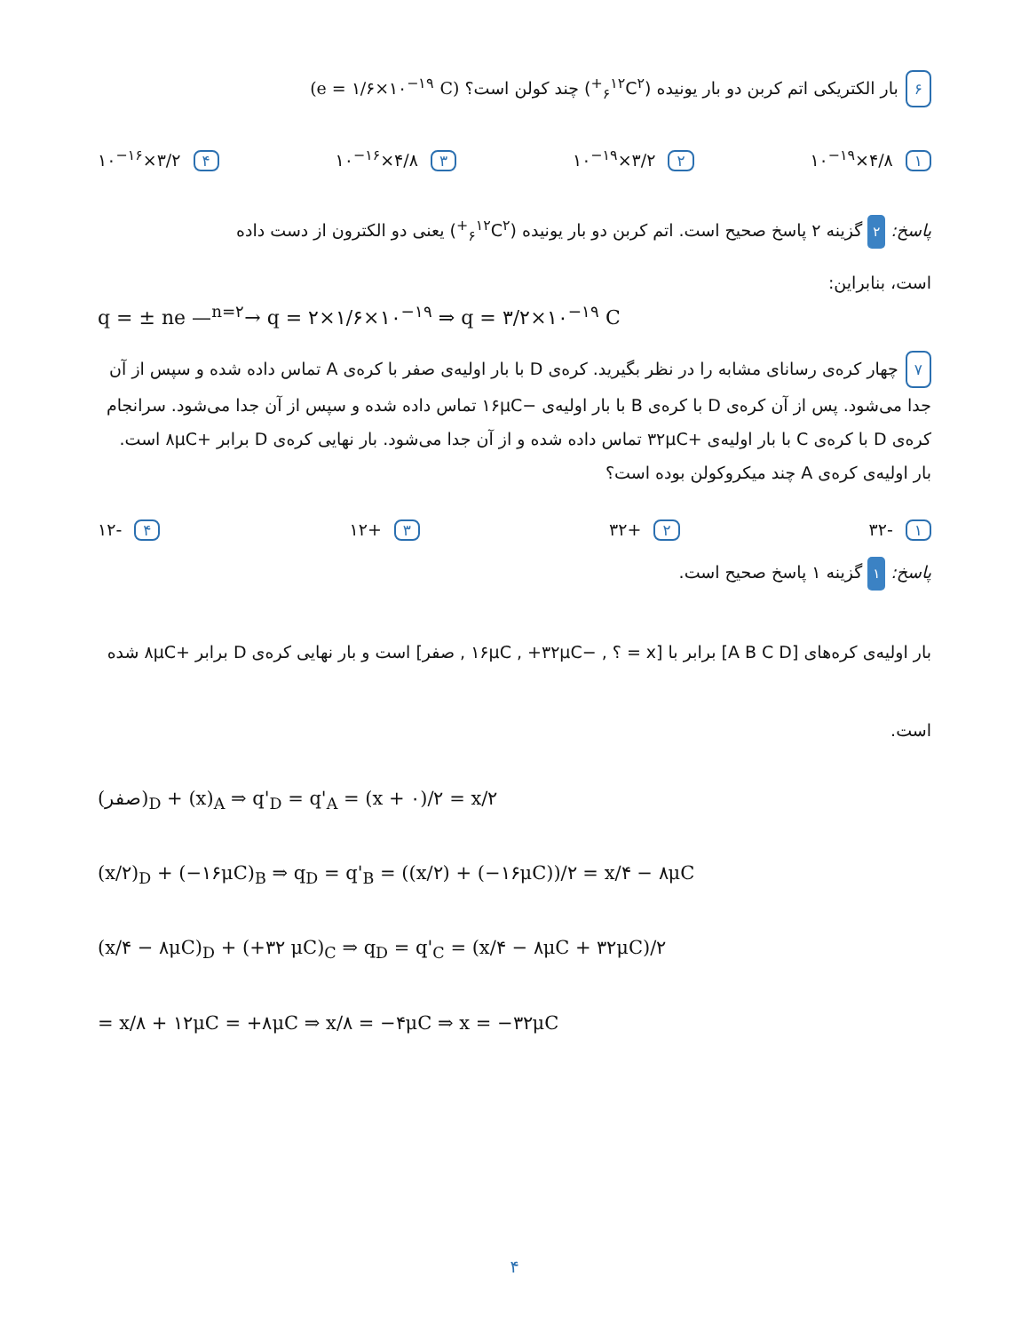۶ بار الکتریکی اتم کربن دو بار یونیده (<sub>۶</sub><sup>۱۲</sup>C<sup>۲+</sup>) چند کولن است؟ (e = ۱/۶×۱۰<sup>−۱۹</sup> C)
۱ ۴/۸×۱۰<sup>−۱۹</sup> ۲ ۳/۲×۱۰<sup>−۱۹</sup> ۳ ۴/۸×۱۰<sup>−۱۶</sup> ۴ ۳/۲×۱۰<sup>−۱۶</sup>
پاسخ: ۲ گزینه ۲ پاسخ صحیح است. اتم کربن دو بار یونیده (<sub>۶</sub><sup>۱۲</sup>C<sup>۲+</sup>) یعنی دو الکترون از دست داده
است، بنابراین:
q = ± ne —<sup>n=۲</sup>→ q = ۲×۱/۶×۱۰<sup>−۱۹</sup> ⇒ q = ۳/۲×۱۰<sup>−۱۹</sup> C
۷ چهار کره‌ی رسانای مشابه را در نظر بگیرید. کره‌ی D با بار اولیه‌ی صفر با کره‌ی A تماس داده شده و سپس از آن جدا می‌شود. پس از آن کره‌ی D با کره‌ی B با بار اولیه‌ی −۱۶μC تماس داده شده و سپس از آن جدا می‌شود. سرانجام کره‌ی D با کره‌ی C با بار اولیه‌ی +۳۲μC تماس داده شده و از آن جدا می‌شود. بار نهایی کره‌ی D برابر +۸μC است. بار اولیه‌ی کره‌ی A چند میکروکولن بوده است؟
۱ -۳۲ ۲ +۳۲ ۳ +۱۲ ۴ -۱۲
پاسخ: ۱ گزینه ۱ پاسخ صحیح است.
بار اولیه‌ی کره‌های [A B C D] برابر با [x = ؟ , −۱۶μC , +۳۲μC , صفر] است و بار نهایی کره‌ی D برابر +۸μC شده
است.
(صفر)<sub>D</sub> + (x)<sub>A</sub> ⇒ q'<sub>D</sub> = q'<sub>A</sub> = (x + ۰)/۲ = x/۲
(x/۲)<sub>D</sub> + (−۱۶μC)<sub>B</sub> ⇒ q<sub>D</sub> = q'<sub>B</sub> = ((x/۲) + (−۱۶μC))/۲ = x/۴ − ۸μC
(x/۴ − ۸μC)<sub>D</sub> + (+۳۲ μC)<sub>C</sub> ⇒ q<sub>D</sub> = q'<sub>C</sub> = (x/۴ − ۸μC + ۳۲μC)/۲
= x/۸ + ۱۲μC = +۸μC ⇒ x/۸ = −۴μC ⇒ x = −۳۲μC
۴